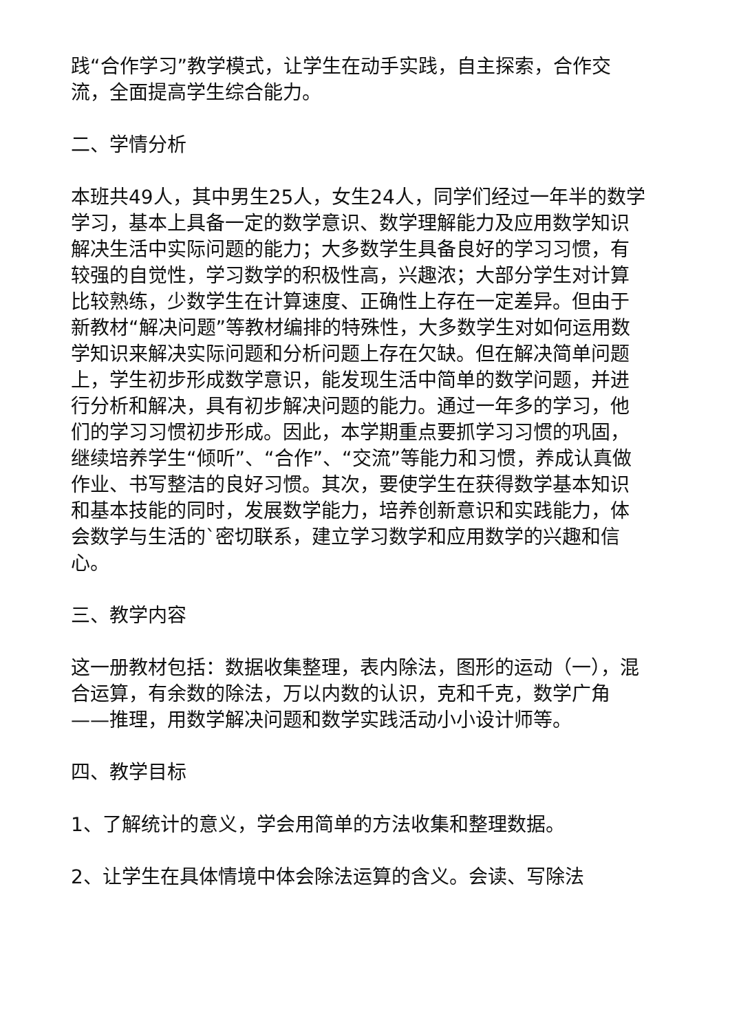践“合作学习”教学模式，让学生在动手实践，自主探索，合作交流，全面提高学生综合能力。
二、学情分析
本班共49人，其中男生25人，女生24人，同学们经过一年半的数学学习，基本上具备一定的数学意识、数学理解能力及应用数学知识解决生活中实际问题的能力；大多数学生具备良好的学习习惯，有较强的自觉性，学习数学的积极性高，兴趣浓；大部分学生对计算比较熟练，少数学生在计算速度、正确性上存在一定差异。但由于新教材“解决问题”等教材编排的特殊性，大多数学生对如何运用数学知识来解决实际问题和分析问题上存在欠缺。但在解决简单问题上，学生初步形成数学意识，能发现生活中简单的数学问题，并进行分析和解决，具有初步解决问题的能力。通过一年多的学习，他们的学习习惯初步形成。因此，本学期重点要抓学习习惯的巩固，继续培养学生“倾听”、“合作”、“交流”等能力和习惯，养成认真做作业、书写整洁的良好习惯。其次，要使学生在获得数学基本知识和基本技能的同时，发展数学能力，培养创新意识和实践能力，体会数学与生活的`密切联系，建立学习数学和应用数学的兴趣和信心。
三、教学内容
这一册教材包括：数据收集整理，表内除法，图形的运动（一），混合运算，有余数的除法，万以内数的认识，克和千克，数学广角——推理，用数学解决问题和数学实践活动小小设计师等。
四、教学目标
1、了解统计的意义，学会用简单的方法收集和整理数据。
2、让学生在具体情境中体会除法运算的含义。会读、写除法